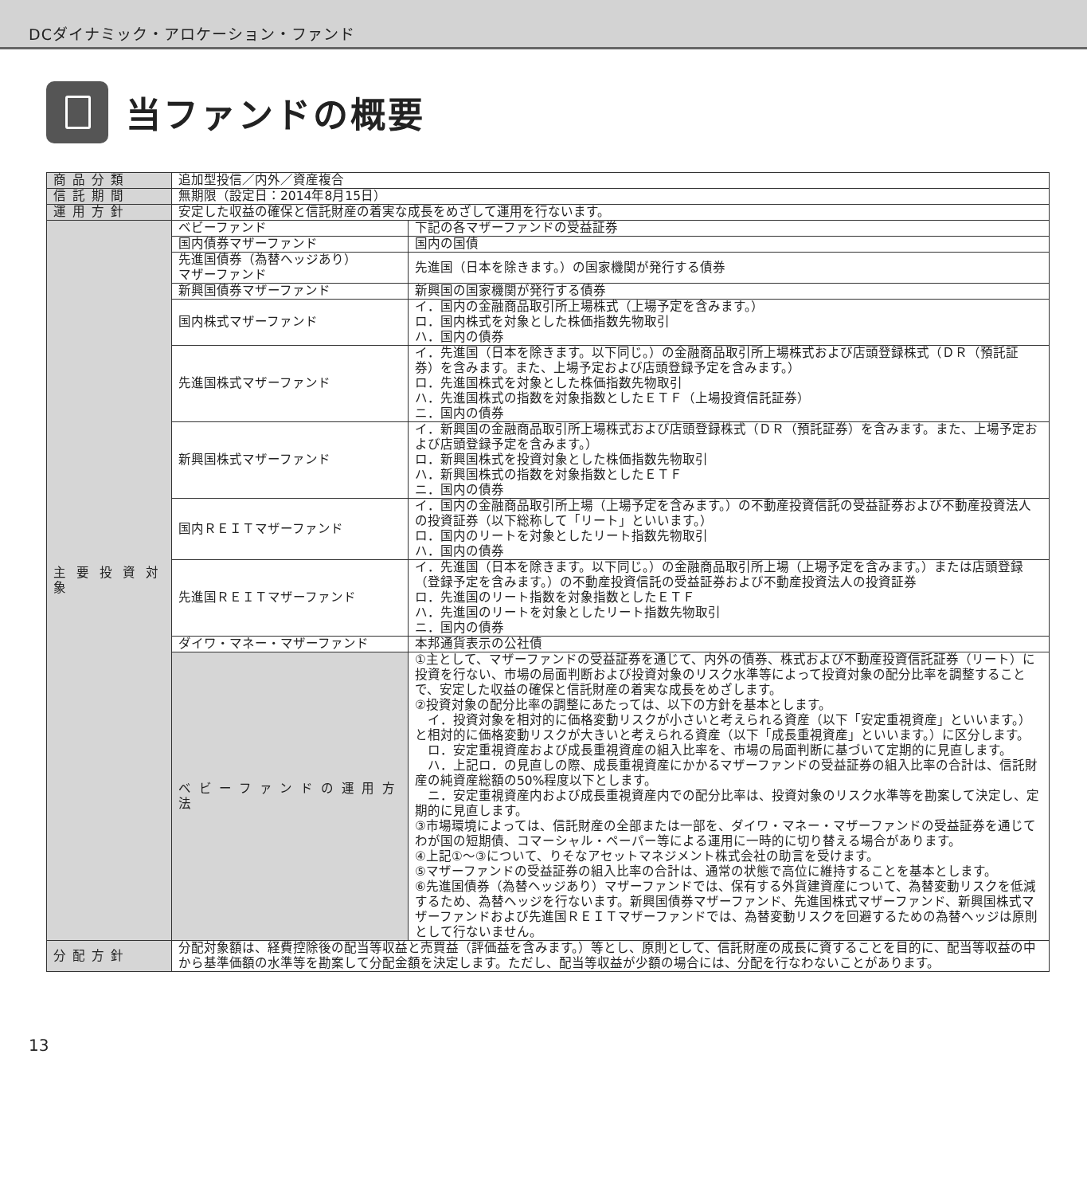DCダイナミック・アロケーション・ファンド
当ファンドの概要
| 商品分類 | 追加型投信／内外／資産複合 | |
| 信託期間 | 無期限（設定日：2014年8月15日） | |
| 運用方針 | 安定した収益の確保と信託財産の着実な成長をめざして運用を行ないます。 | |
| 主要投資対象 | ベビーファンド | 下記の各マザーファンドの受益証券 |
| | 国内債券マザーファンド | 国内の国債 |
| | 先進国債券（為替ヘッジあり） マザーファンド | 先進国（日本を除きます。）の国家機関が発行する債券 |
| | 新興国債券マザーファンド | 新興国の国家機関が発行する債券 |
| | 国内株式マザーファンド | イ．国内の金融商品取引所上場株式（上場予定を含みます。） ロ．国内株式を対象とした株価指数先物取引 ハ．国内の債券 |
| | 先進国株式マザーファンド | イ．先進国（日本を除きます。以下同じ。）の金融商品取引所上場株式および店頭登録株式（ＤＲ（預託証券）を含みます。また、上場予定および店頭登録予定を含みます。） ロ．先進国株式を対象とした株価指数先物取引 ハ．先進国株式の指数を対象指数としたＥＴＦ（上場投資信託証券） ニ．国内の債券 |
| | 新興国株式マザーファンド | イ．新興国の金融商品取引所上場株式および店頭登録株式（ＤＲ（預託証券）を含みます。また、上場予定および店頭登録予定を含みます。） ロ．新興国株式を投資対象とした株価指数先物取引 ハ．新興国株式の指数を対象指数としたＥＴＦ ニ．国内の債券 |
| | 国内ＲＥＩＴマザーファンド | イ．国内の金融商品取引所上場（上場予定を含みます。）の不動産投資信託の受益証券および不動産投資法人の投資証券（以下総称して「リート」といいます。） ロ．国内のリートを対象としたリート指数先物取引 ハ．国内の債券 |
| | 先進国ＲＥＩＴマザーファンド | イ．先進国（日本を除きます。以下同じ。）の金融商品取引所上場（上場予定を含みます。）または店頭登録（登録予定を含みます。）の不動産投資信託の受益証券および不動産投資法人の投資証券 ロ．先進国のリート指数を対象指数としたＥＴＦ ハ．先進国のリートを対象としたリート指数先物取引 ニ．国内の債券 |
| | ダイワ・マネー・マザーファンド | 本邦通貨表示の公社債 |
| | ベビーファンドの運用方法 | ①主として、マザーファンドの受益証券を通じて、内外の債券、株式および不動産投資信託証券（リート）に投資を行ない、市場の局面判断および投資対象のリスク水準等によって投資対象の配分比率を調整することで、安定した収益の確保と信託財産の着実な成長をめざします。 ②投資対象の配分比率の調整にあたっては、以下の方針を基本とします。 イ．投資対象を相対的に価格変動リスクが小さいと考えられる資産（以下「安定重視資産」といいます。）と相対的に価格変動リスクが大きいと考えられる資産（以下「成長重視資産」といいます。）に区分します。 ロ．安定重視資産および成長重視資産の組入比率を、市場の局面判断に基づいて定期的に見直します。 ハ．上記ロ．の見直しの際、成長重視資産にかかるマザーファンドの受益証券の組入比率の合計は、信託財産の純資産総額の50%程度以下とします。 ニ．安定重視資産内および成長重視資産内での配分比率は、投資対象のリスク水準等を勘案して決定し、定期的に見直します。 ③市場環境によっては、信託財産の全部または一部を、ダイワ・マネー・マザーファンドの受益証券を通じてわが国の短期債、コマーシャル・ペーパー等による運用に一時的に切り替える場合があります。 ④上記①～③について、りそなアセットマネジメント株式会社の助言を受けます。 ⑤マザーファンドの受益証券の組入比率の合計は、通常の状態で高位に維持することを基本とします。 ⑥先進国債券（為替ヘッジあり）マザーファンドでは、保有する外貨建資産について、為替変動リスクを低減するため、為替ヘッジを行ないます。新興国債券マザーファンド、先進国株式マザーファンド、新興国株式マザーファンドおよび先進国ＲＥＩＴマザーファンドでは、為替変動リスクを回避するための為替ヘッジは原則として行ないません。 |
| 分配方針 | 分配対象額は、経費控除後の配当等収益と売買益（評価益を含みます。）等とし、原則として、信託財産の成長に資することを目的に、配当等収益の中から基準価額の水準等を勘案して分配金額を決定します。ただし、配当等収益が少額の場合には、分配を行なわないことがあります。 | |
13